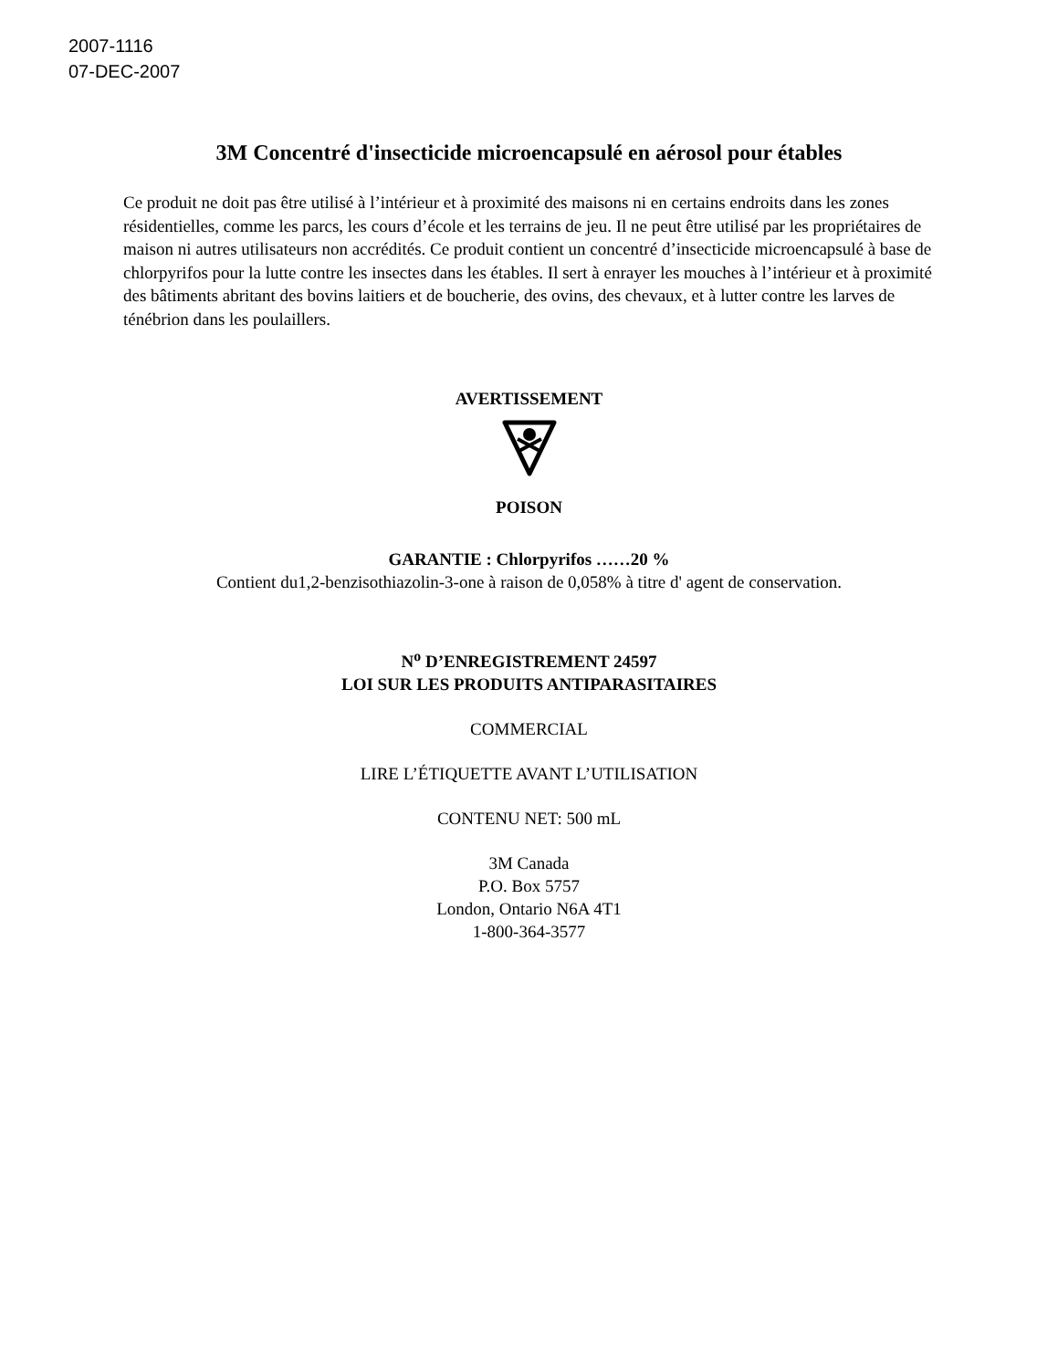2007-1116
07-DEC-2007
3M Concentré d'insecticide microencapsulé en aérosol pour étables
Ce produit ne doit pas être utilisé à l’intérieur et à proximité des maisons ni en certains endroits dans les zones résidentielles, comme les parcs, les cours d’école et les terrains de jeu. Il ne peut être utilisé par les propriétaires de maison ni autres utilisateurs non accrédités. Ce produit contient un concentré d’insecticide microencapsulé à base de chlorpyrifos pour la lutte contre les insectes dans les étables. Il sert à enrayer les mouches à l’intérieur et à proximité des bâtiments abritant des bovins laitiers et de boucherie, des ovins, des chevaux, et à lutter contre les larves de ténébrion dans les poulaillers.
AVERTISSEMENT
POISON
GARANTIE : Chlorpyrifos ……20 %
Contient du1,2-benzisothiazolin-3-one à raison de 0,058% à titre d' agent de conservation.
N<sup>o</sup> D’ENREGISTREMENT 24597
LOI SUR LES PRODUITS ANTIPARASITAIRES
COMMERCIAL
LIRE L’ÉTIQUETTE AVANT L’UTILISATION
CONTENU NET: 500 mL
3M Canada
P.O. Box 5757
London, Ontario N6A 4T1
1-800-364-3577